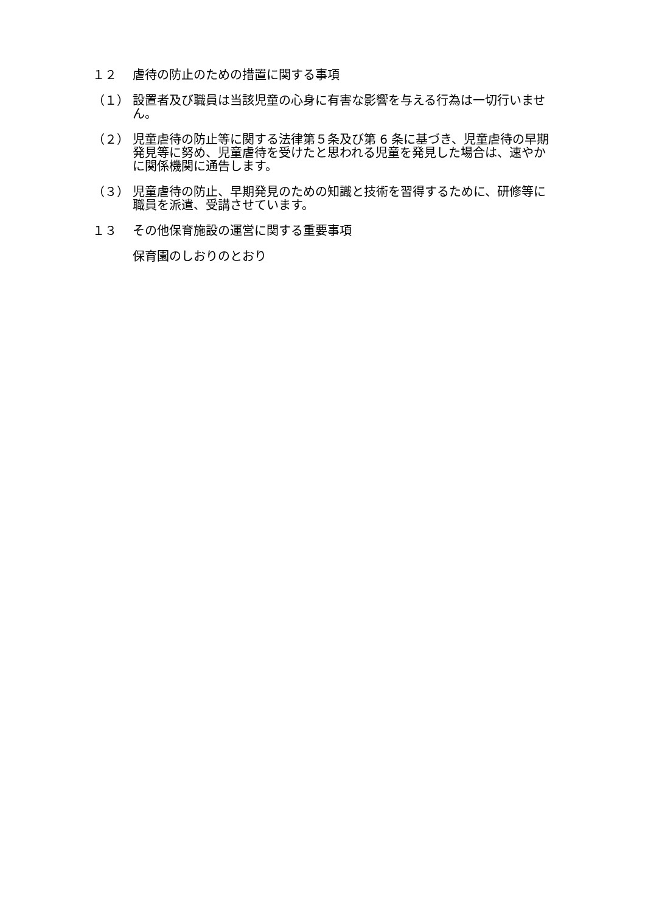１２ 虐待の防止のための措置に関する事項
（１） 設置者及び職員は当該児童の心身に有害な影響を与える行為は一切行いません。
（２） 児童虐待の防止等に関する法律第５条及び第 6 条に基づき、児童虐待の早期発見等に努め、児童虐待を受けたと思われる児童を発見した場合は、速やかに関係機関に通告します。
（３） 児童虐待の防止、早期発見のための知識と技術を習得するために、研修等に職員を派遣、受講させています。
１３ その他保育施設の運営に関する重要事項
保育園のしおりのとおり